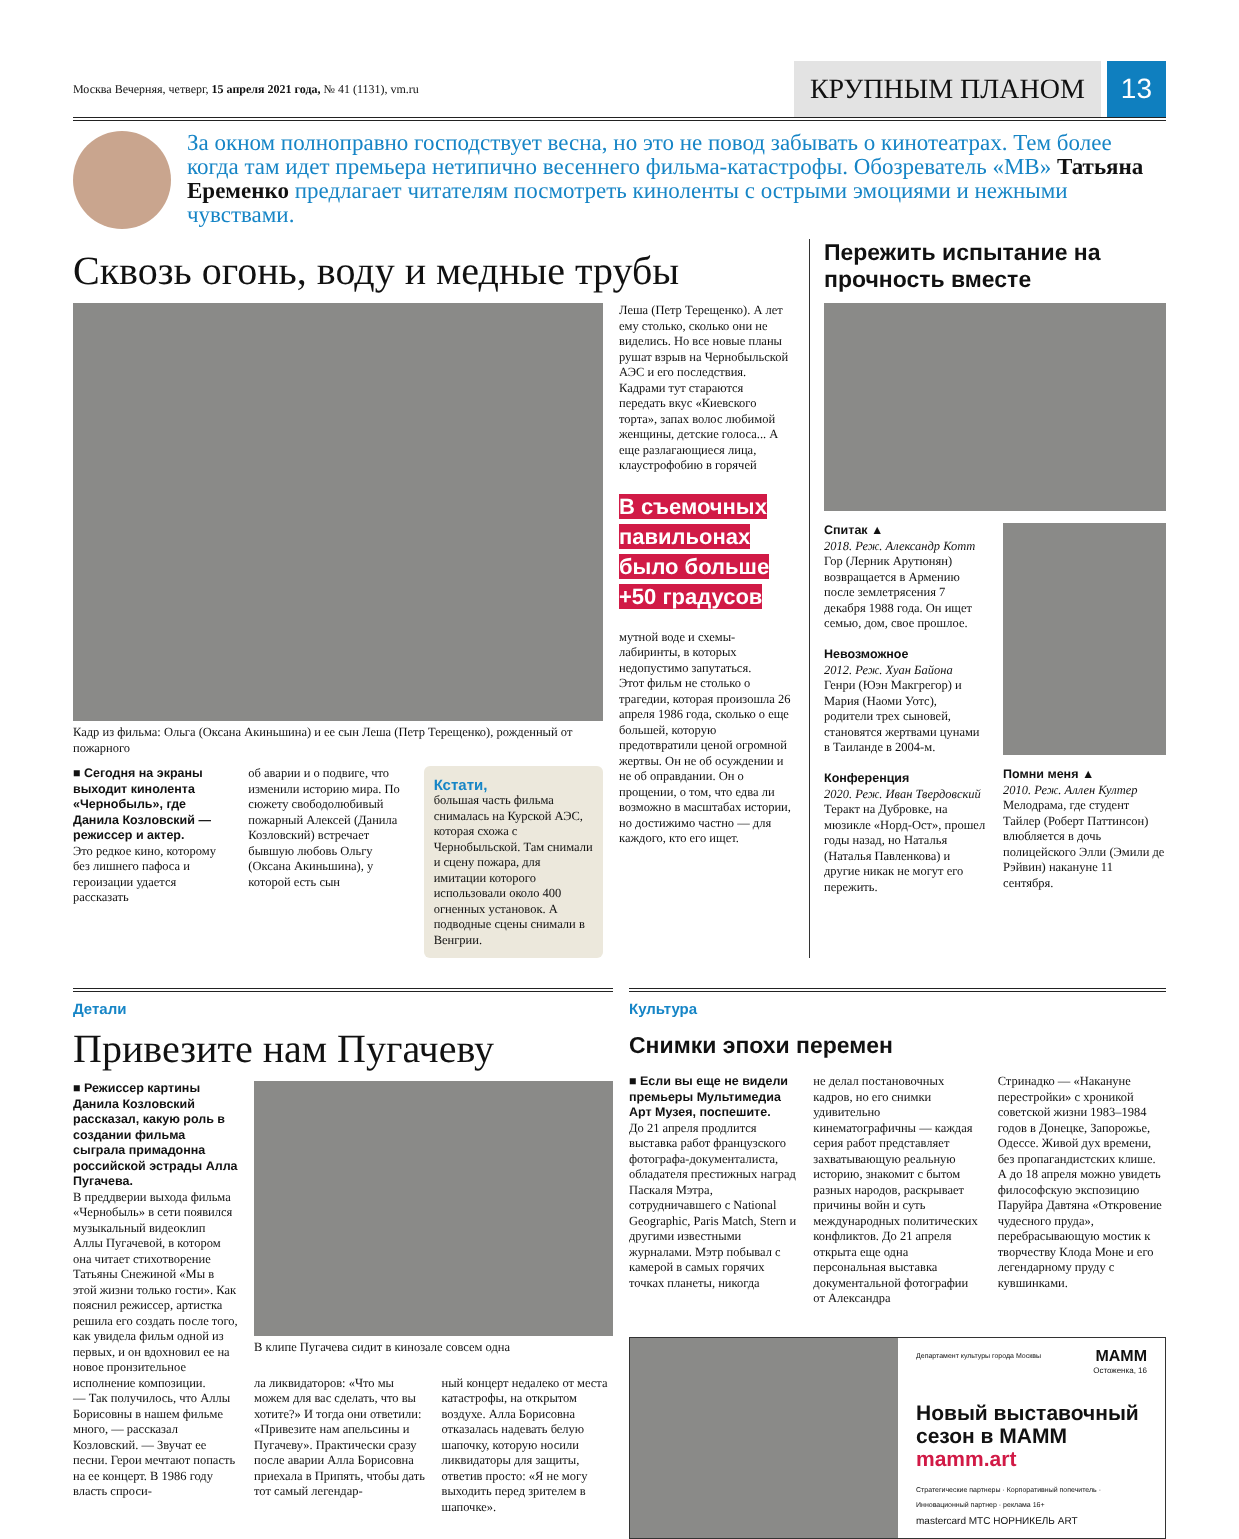Москва Вечерняя, четверг, 15 апреля 2021 года, № 41 (1131), vm.ru
КРУПНЫМ ПЛАНОМ 13
За окном полноправно господствует весна, но это не повод забывать о кинотеатрах. Тем более когда там идет премьера нетипично весеннего фильма-катастрофы. Обозреватель «МВ» Татьяна Еременко предлагает читателям посмотреть киноленты с острыми эмоциями и нежными чувствами.
Сквозь огонь, воду и медные трубы
Кадр из фильма: Ольга (Оксана Акиньшина) и ее сын Леша (Петр Терещенко), рожденный от пожарного
■ Сегодня на экраны выходит кинолента «Чернобыль», где Данила Козловский — режиссер и актер.
Это редкое кино, которому без лишнего пафоса и героизации удается рассказать
об аварии и о подвиге, что изменили историю мира. По сюжету свободолюбивый пожарный Алексей (Данила Козловский) встречает бывшую любовь Ольгу (Оксана Акиньшина), у которой есть сын
Кстати,
большая часть фильма снималась на Курской АЭС, которая схожа с Чернобыльской. Там снимали и сцену пожара, для имитации которого использовали около 400 огненных установок. А подводные сцены снимали в Венгрии.
Леша (Петр Терещенко). А лет ему столько, сколько они не виделись. Но все новые планы рушат взрыв на Чернобыльской АЭС и его последствия.
Кадрами тут стараются передать вкус «Киевского торта», запах волос любимой женщины, детские голоса... А еще разлагающиеся лица, клаустрофобию в горячей
В съемочных павильонах было больше +50 градусов
мутной воде и схемы-лабиринты, в которых недопустимо запутаться.
Этот фильм не столько о трагедии, которая произошла 26 апреля 1986 года, сколько о еще большей, которую предотвратили ценой огромной жертвы. Он не об осуждении и не об оправдании. Он о прощении, о том, что едва ли возможно в масштабах истории, но достижимо частно — для каждого, кто его ищет.
Пережить испытание на прочность вместе
Спитак ▲
2018. Реж. Александр Котт
Гор (Лерник Арутюнян) возвращается в Армению после землетрясения 7 декабря 1988 года. Он ищет семью, дом, свое прошлое.
Невозможное
2012. Реж. Хуан Байона
Генри (Юэн Макгрегор) и Мария (Наоми Уотс), родители трех сыновей, становятся жертвами цунами в Таиланде в 2004-м.
Конференция
2020. Реж. Иван Твердовский
Теракт на Дубровке, на мюзикле «Норд-Ост», прошел годы назад, но Наталья (Наталья Павленкова) и другие никак не могут его пережить.
Помни меня ▲
2010. Реж. Аллен Култер
Мелодрама, где студент Тайлер (Роберт Паттинсон) влюбляется в дочь полицейского Элли (Эмили де Рэйвин) накануне 11 сентября.
Детали
Привезите нам Пугачеву
■ Режиссер картины Данила Козловский рассказал, какую роль в создании фильма сыграла примадонна российской эстрады Алла Пугачева.
В преддверии выхода фильма «Чернобыль» в сети появился музыкальный видеоклип Аллы Пугачевой, в котором она читает стихотворение Татьяны Снежиной «Мы в этой жизни только гости». Как пояснил режиссер, артистка решила его создать после того, как увидела фильм одной из первых, и он вдохновил ее на новое пронзительное исполнение композиции.
— Так получилось, что Аллы Борисовны в нашем фильме много, — рассказал Козловский. — Звучат ее песни. Герои мечтают попасть на ее концерт. В 1986 году власть спроси-
В клипе Пугачева сидит в кинозале совсем одна
ла ликвидаторов: «Что мы можем для вас сделать, что вы хотите?» И тогда они ответили: «Привезите нам апельсины и Пугачеву». Практически сразу после аварии Алла Борисовна приехала в Припять, чтобы дать тот самый легендар-
ный концерт недалеко от места катастрофы, на открытом воздухе. Алла Борисовна отказалась надевать белую шапочку, которую носили ликвидаторы для защиты, ответив просто: «Я не могу выходить перед зрителем в шапочке».
Культура
Снимки эпохи перемен
■ Если вы еще не видели премьеры Мультимедиа Арт Музея, поспешите.
До 21 апреля продлится выставка работ французского фотографа-документалиста, обладателя престижных наград Паскаля Мэтра, сотрудничавшего с National Geographic, Paris Match, Stern и другими известными журналами. Мэтр побывал с камерой в самых горячих точках планеты, никогда
не делал постановочных кадров, но его снимки удивительно кинематографичны — каждая серия работ представляет захватывающую реальную историю, знакомит с бытом разных народов, раскрывает причины войн и суть международных политических конфликтов. До 21 апреля открыта еще одна персональная выставка документальной фотографии от Александра
Стринадко — «Накануне перестройки» с хроникой советской жизни 1983–1984 годов в Донецке, Запорожье, Одессе. Живой дух времени, без пропагандистских клише. А до 18 апреля можно увидеть философскую экспозицию Паруйра Давтяна «Откровение чудесного пруда», перебрасывающую мостик к творчеству Клода Моне и его легендарному пруду с кувшинками.
Департамент культуры города Москвы МАММ
Остоженка, 16
Новый выставочный сезон в МАММ
mamm.art
Стратегические партнеры · Корпоративный попечитель · Инновационный партнер · реклама 16+
mastercard МТС НОРНИКЕЛЬ ART